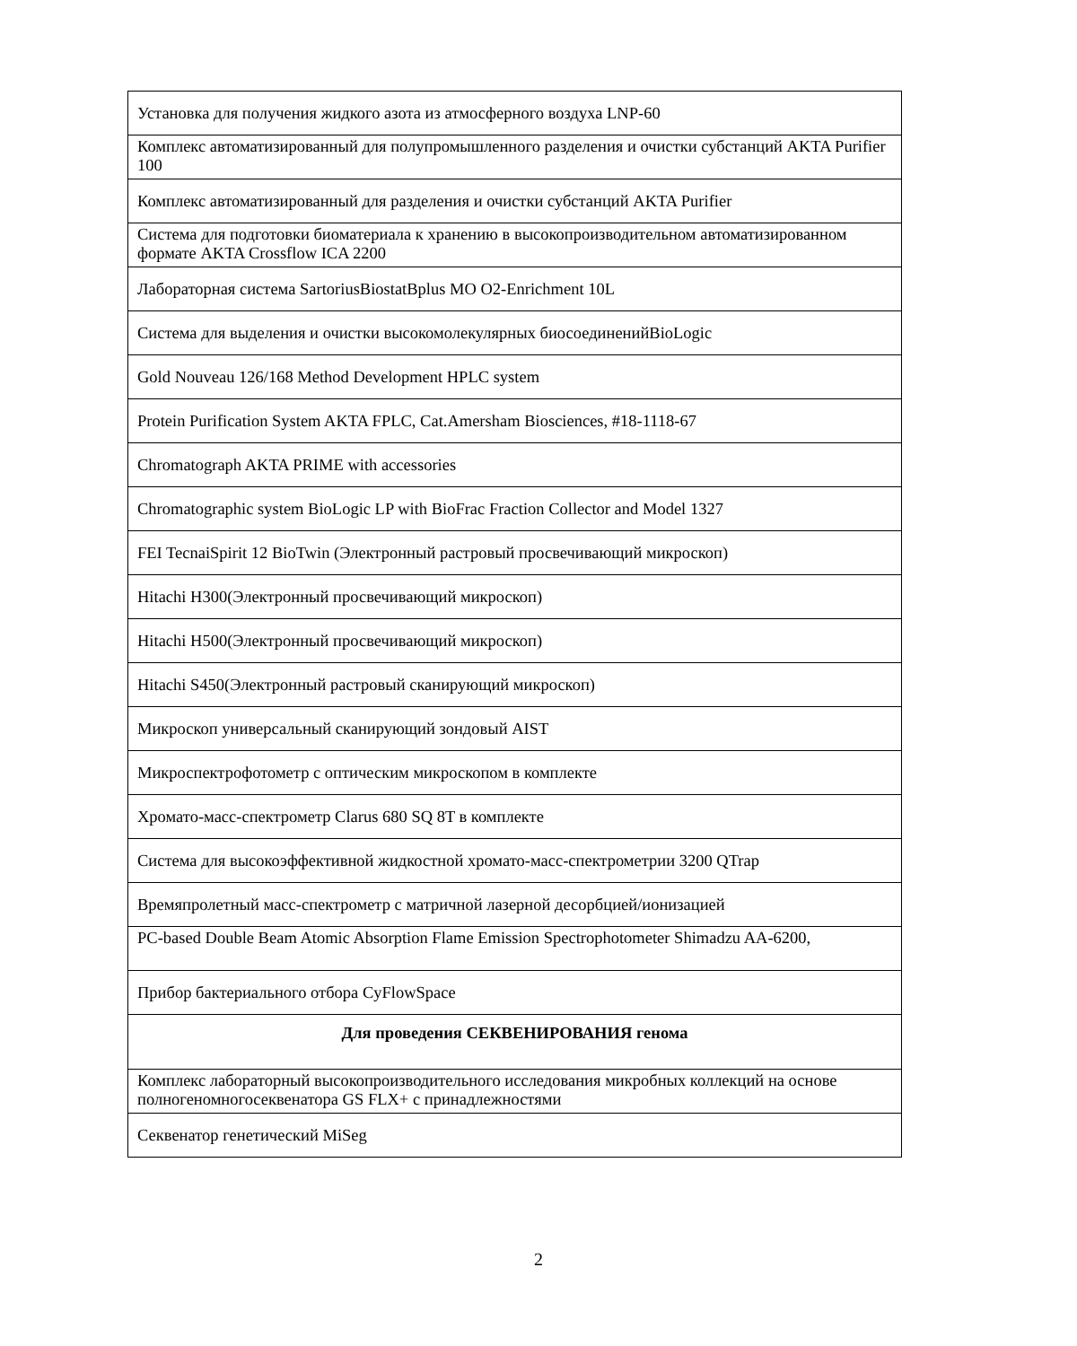| Установка для получения жидкого азота из атмосферного воздуха LNP-60 |
| Комплекс автоматизированный для полупромышленного разделения и очистки субстанций AKTA Purifier 100 |
| Комплекс автоматизированный для разделения и очистки субстанций AKTA Purifier |
| Система для подготовки биоматериала к хранению в высокопроизводительном автоматизированном формате AKTA Crossflow ICA 2200 |
| Лабораторная система SartoriusBiostatBplus MO O2-Enrichment 10L |
| Система для выделения и очистки высокомолекулярных биосоединенийBioLogic |
| Gold Nouveau 126/168 Method Development HPLC system |
| Protein Purification System AKTA FPLC, Cat.Amersham Biosciences, #18-1118-67 |
| Chromatograph AKTA PRIME with accessories |
| Chromatographic system BioLogic LP with BioFrac Fraction Collector and Model 1327 |
| FEI TecnaiSpirit 12 BioTwin (Электронный растровый просвечивающий микроскоп) |
| Hitachi H300(Электронный просвечивающий микроскоп) |
| Hitachi H500(Электронный просвечивающий микроскоп) |
| Hitachi S450(Электронный растровый сканирующий микроскоп) |
| Микроскоп универсальный сканирующий зондовый AIST |
| Микроспектрофотометр с оптическим микроскопом в комплекте |
| Хромато-масс-спектрометр Clarus 680 SQ 8T в комплекте |
| Система для высокоэффективной жидкостной хромато-масс-спектрометрии 3200 QTrap |
| Времяпролетный масс-спектрометр с матричной лазерной десорбцией/ионизацией |
| PC-based Double Beam Atomic Absorption Flame Emission Spectrophotometer Shimadzu AA-6200, |
| Прибор бактериального отбора CyFlowSpace |
| Для проведения СЕКВЕНИРОВАНИЯ генома |
| Комплекс лабораторный высокопроизводительного исследования микробных коллекций на основе полногеномногосеквенатора GS FLX+ с принадлежностями |
| Секвенатор генетический MiSeg |
2